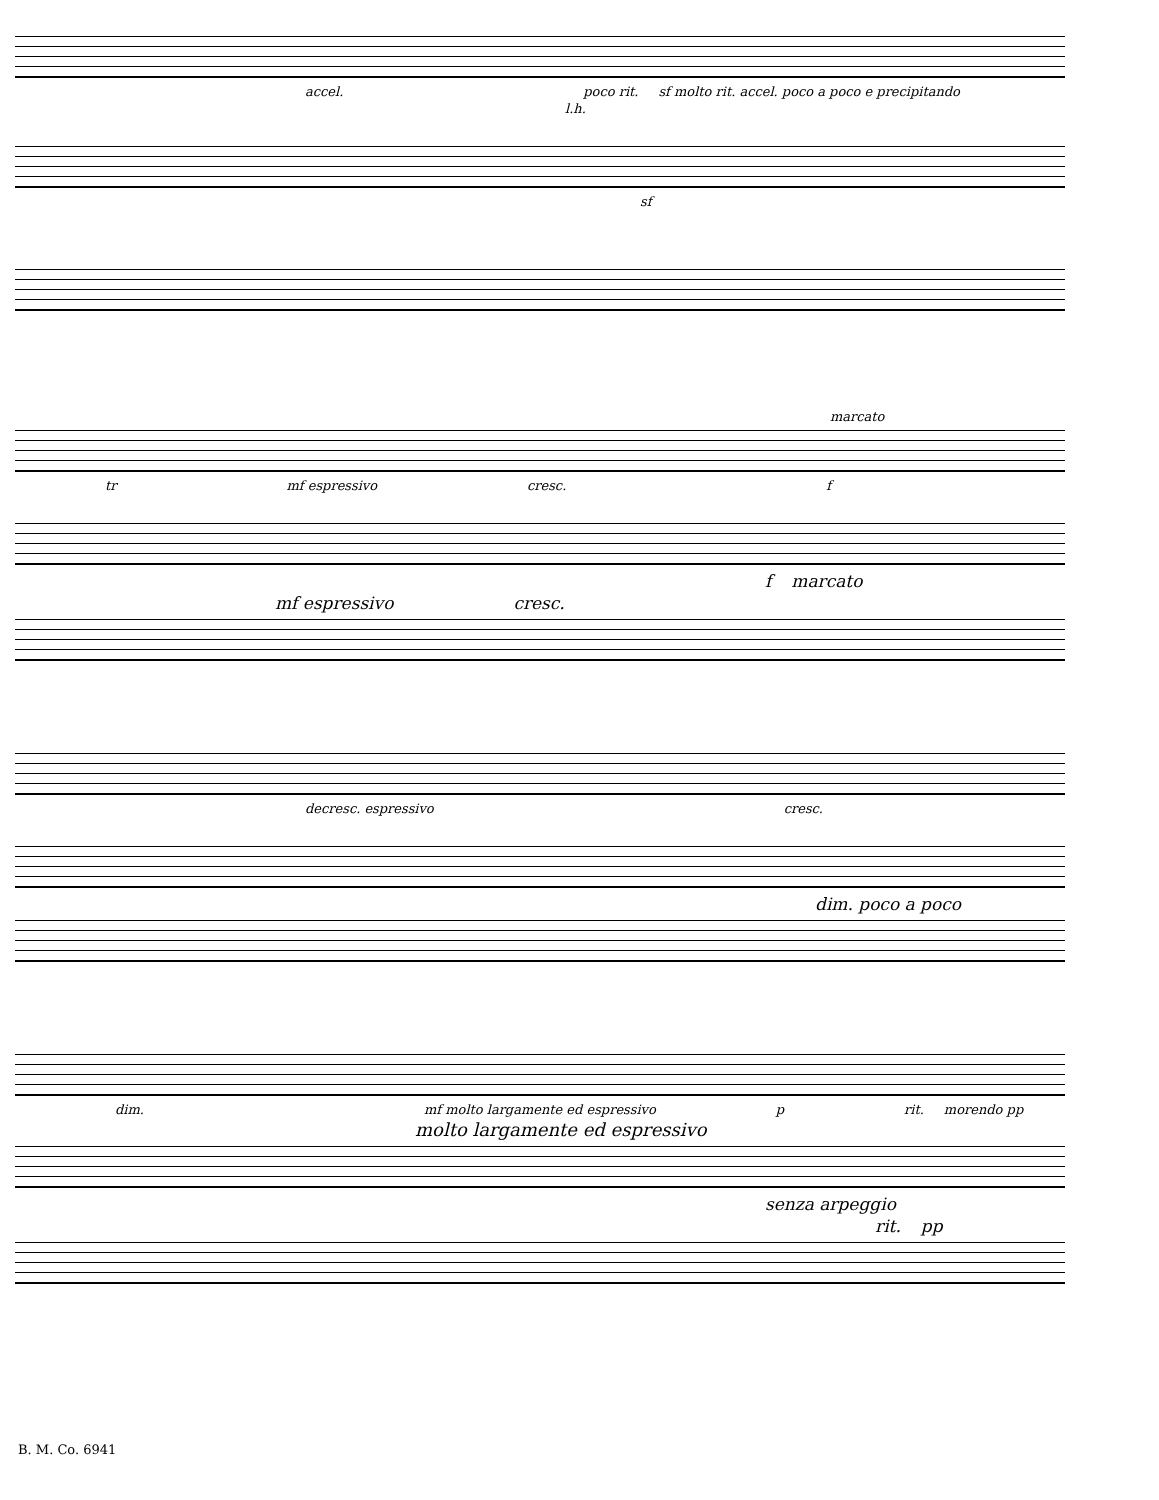accel. poco rit. sf molto rit. accel. poco a poco e precipitando
l.h.
sf
marcato
tr mf espressivo cresc. f
f marcato
mf espressivo cresc.
decresc. espressivo cresc.
dim. poco a poco
dim. mf molto largamente ed espressivo p rit. morendo pp
molto largamente ed espressivo
senza arpeggio
rit. pp
B. M. Co. 6941